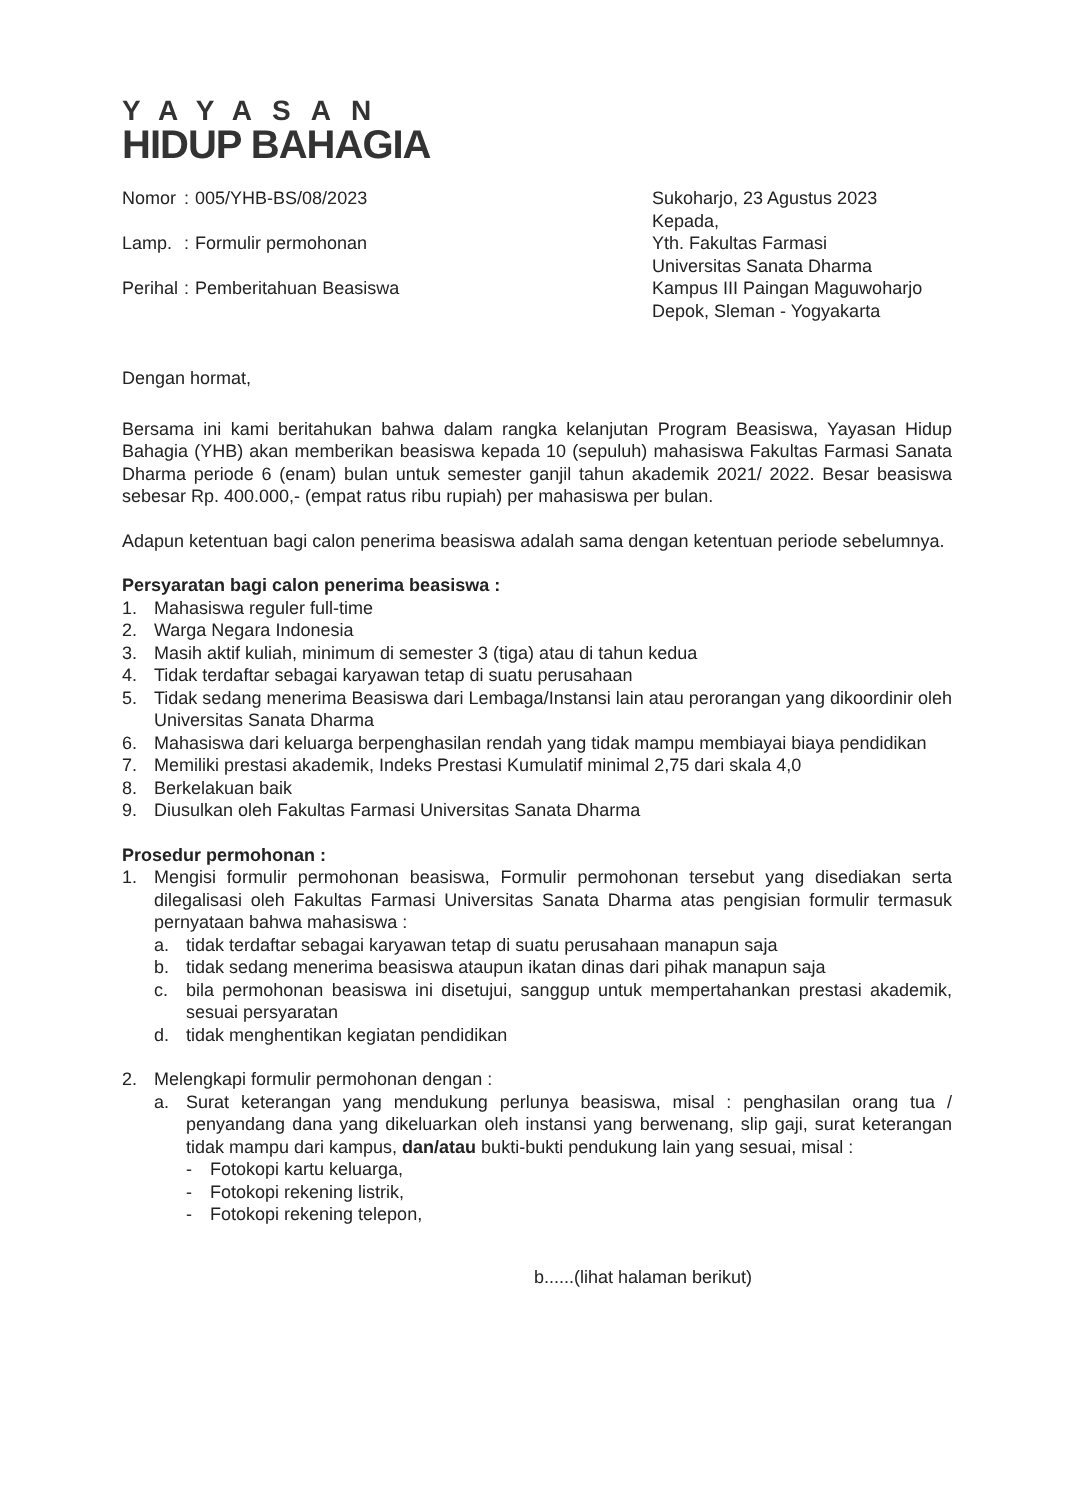YAYASAN
HIDUP BAHAGIA
| Nomor | : | 005/YHB-BS/08/2023 |
| Lamp. | : | Formulir permohonan |
| Perihal | : | Pemberitahuan Beasiswa |
Sukoharjo, 23 Agustus 2023
Kepada,
Yth. Fakultas Farmasi
Universitas Sanata Dharma
Kampus III Paingan Maguwoharjo
Depok, Sleman - Yogyakarta
Dengan hormat,
Bersama ini kami beritahukan bahwa dalam rangka kelanjutan Program Beasiswa, Yayasan Hidup Bahagia (YHB) akan memberikan beasiswa kepada 10 (sepuluh) mahasiswa Fakultas Farmasi Sanata Dharma periode 6 (enam) bulan untuk semester ganjil tahun akademik 2021/ 2022. Besar beasiswa sebesar Rp. 400.000,- (empat ratus ribu rupiah) per mahasiswa per bulan.
Adapun ketentuan bagi calon penerima beasiswa adalah sama dengan ketentuan periode sebelumnya.
Persyaratan bagi calon penerima beasiswa :
1. Mahasiswa reguler full-time
2. Warga Negara Indonesia
3. Masih aktif kuliah, minimum di semester 3 (tiga) atau di tahun kedua
4. Tidak terdaftar sebagai karyawan tetap di suatu perusahaan
5. Tidak sedang menerima Beasiswa dari Lembaga/Instansi lain atau perorangan yang dikoordinir oleh Universitas Sanata Dharma
6. Mahasiswa dari keluarga berpenghasilan rendah yang tidak mampu membiayai biaya pendidikan
7. Memiliki prestasi akademik, Indeks Prestasi Kumulatif minimal 2,75 dari skala 4,0
8. Berkelakuan baik
9. Diusulkan oleh Fakultas Farmasi Universitas Sanata Dharma
Prosedur permohonan :
1. Mengisi formulir permohonan beasiswa, Formulir permohonan tersebut yang disediakan serta dilegalisasi oleh Fakultas Farmasi Universitas Sanata Dharma atas pengisian formulir termasuk pernyataan bahwa mahasiswa :
a. tidak terdaftar sebagai karyawan tetap di suatu perusahaan manapun saja
b. tidak sedang menerima beasiswa ataupun ikatan dinas dari pihak manapun saja
c. bila permohonan beasiswa ini disetujui, sanggup untuk mempertahankan prestasi akademik, sesuai persyaratan
d. tidak menghentikan kegiatan pendidikan
2. Melengkapi formulir permohonan dengan :
a. Surat keterangan yang mendukung perlunya beasiswa, misal : penghasilan orang tua / penyandang dana yang dikeluarkan oleh instansi yang berwenang, slip gaji, surat keterangan tidak mampu dari kampus, dan/atau bukti-bukti pendukung lain yang sesuai, misal :
- Fotokopi kartu keluarga,
- Fotokopi rekening listrik,
- Fotokopi rekening telepon,
b......(lihat halaman berikut)